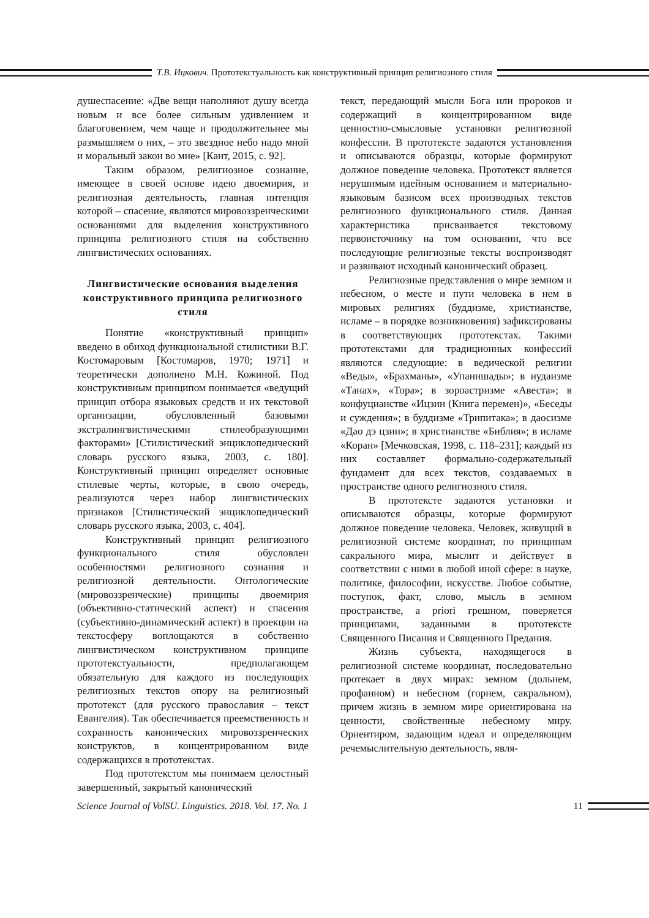Т.В. Ицкович. Прототекстуальность как конструктивный принцип религиозного стиля
душеспасение: «Две вещи наполняют душу всегда новым и все более сильным удивлением и благоговением, чем чаще и продолжительнее мы размышляем о них, – это звездное небо надо мной и моральный закон во мне» [Кант, 2015, с. 92].
Таким образом, религиозное сознание, имеющее в своей основе идею двоемирия, и религиозная деятельность, главная интенция которой – спасение, являются мировоззренческими основаниями для выделения конструктивного принципа религиозного стиля на собственно лингвистических основаниях.
Лингвистические основания выделения конструктивного принципа религиозного стиля
Понятие «конструктивный принцип» введено в обиход функциональной стилистики В.Г. Костомаровым [Костомаров, 1970; 1971] и теоретически дополнено М.Н. Кожиной. Под конструктивным принципом понимается «ведущий принцип отбора языковых средств и их текстовой организации, обусловленный базовыми экстралингвистическими стилеобразующими факторами» [Стилистический энциклопедический словарь русского языка, 2003, с. 180]. Конструктивный принцип определяет основные стилевые черты, которые, в свою очередь, реализуются через набор лингвистических признаков [Стилистический энциклопедический словарь русского языка, 2003, с. 404].
Конструктивный принцип религиозного функционального стиля обусловлен особенностями религиозного сознания и религиозной деятельности. Онтологические (мировоззренческие) принципы двоемирия (объективно-статический аспект) и спасения (субъективно-динамический аспект) в проекции на текстосферу воплощаются в собственно лингвистическом конструктивном принципе прототекстуальности, предполагающем обязательную для каждого из последующих религиозных текстов опору на религиозный прототекст (для русского православия – текст Евангелия). Так обеспечивается преемственность и сохранность канонических мировоззренческих конструктов, в концентрированном виде содержащихся в прототекстах.
Под прототекстом мы понимаем целостный завершенный, закрытый канонический
текст, передающий мысли Бога или пророков и содержащий в концентрированном виде ценностно-смысловые установки религиозной конфессии. В прототексте задаются установления и описываются образцы, которые формируют должное поведение человека. Прототекст является нерушимым идейным основанием и материально-языковым базисом всех производных текстов религиозного функционального стиля. Данная характеристика присваивается текстовому первоисточнику на том основании, что все последующие религиозные тексты воспроизводят и развивают исходный канонический образец.
Религиозные представления о мире земном и небесном, о месте и пути человека в нем в мировых религиях (буддизме, христианстве, исламе – в порядке возникновения) зафиксированы в соответствующих прототекстах. Такими прототекстами для традиционных конфессий являются следующие: в ведической религии «Веды», «Брахманы», «Упанишады»; в иудаизме «Танах», «Тора»; в зороастризме «Авеста»; в конфуцианстве «Ицзин (Книга перемен)», «Беседы и суждения»; в буддизме «Трипитака»; в даосизме «Дао дэ цзин»; в христианстве «Библия»; в исламе «Коран» [Мечковская, 1998, с. 118–231]; каждый из них составляет формально-содержательный фундамент для всех текстов, создаваемых в пространстве одного религиозного стиля.
В прототексте задаются установки и описываются образцы, которые формируют должное поведение человека. Человек, живущий в религиозной системе координат, по принципам сакрального мира, мыслит и действует в соответствии с ними в любой иной сфере: в науке, политике, философии, искусстве. Любое событие, поступок, факт, слово, мысль в земном пространстве, a priori грешном, поверяется принципами, заданными в прототексте Священного Писания и Священного Предания.
Жизнь субъекта, находящегося в религиозной системе координат, последовательно протекает в двух мирах: земном (дольнем, профанном) и небесном (горнем, сакральном), причем жизнь в земном мире ориентирована на ценности, свойственные небесному миру. Ориентиром, задающим идеал и определяющим речемыслительную деятельность, явля-
Science Journal of VolSU. Linguistics. 2018. Vol. 17. No. 1
11